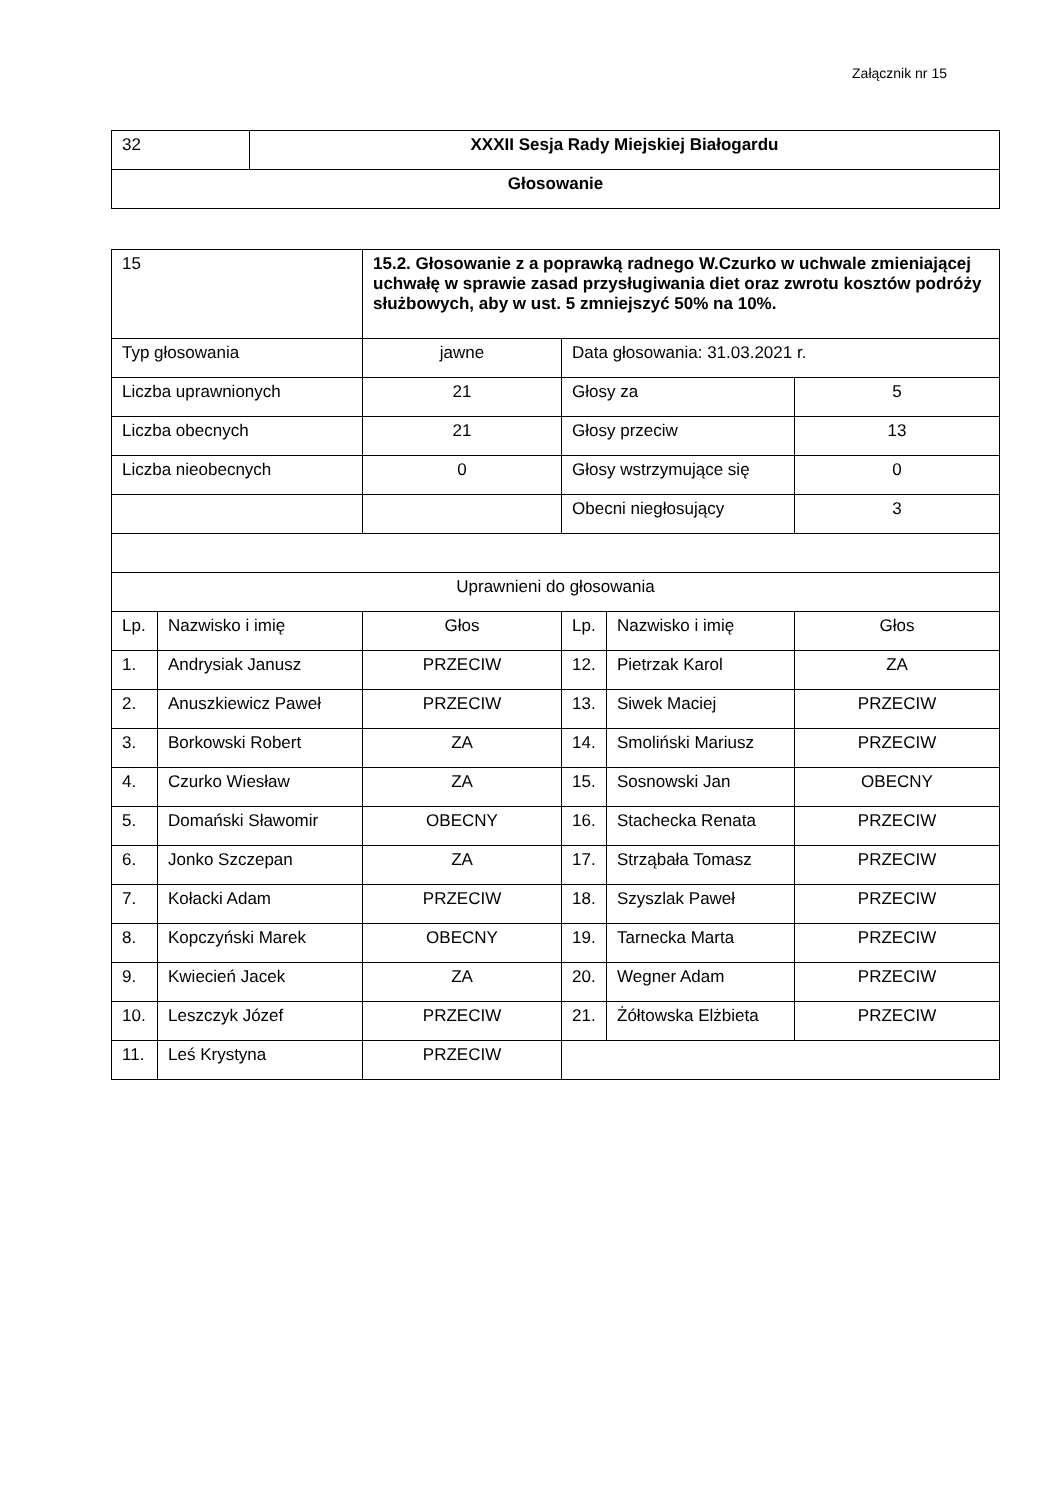Załącznik nr 15
| 32 | XXXII Sesja Rady Miejskiej Białogardu |
| Głosowanie | |
| 15 | | 15.2. Głosowanie z a poprawką radnego W.Czurko w uchwale zmieniającej uchwałę w sprawie zasad przysługiwania diet oraz zwrotu kosztów podróży służbowych, aby w ust. 5 zmniejszyć 50% na 10%. | | | |
| Typ głosowania | | jawne | Data głosowania: 31.03.2021 r. | | |
| Liczba uprawnionych | | 21 | Głosy za | | 5 |
| Liczba obecnych | | 21 | Głosy przeciw | | 13 |
| Liczba nieobecnych | | 0 | Głosy wstrzymujące się | | 0 |
| | | | Obecni niegłosujący | | 3 |
| Uprawnieni do głosowania | | | | | |
| Lp. | Nazwisko i imię | Głos | Lp. | Nazwisko i imię | Głos |
| 1. | Andrysiak Janusz | PRZECIW | 12. | Pietrzak Karol | ZA |
| 2. | Anuszkiewicz Paweł | PRZECIW | 13. | Siwek Maciej | PRZECIW |
| 3. | Borkowski Robert | ZA | 14. | Smoliński Mariusz | PRZECIW |
| 4. | Czurko Wiesław | ZA | 15. | Sosnowski Jan | OBECNY |
| 5. | Domański Sławomir | OBECNY | 16. | Stachecka Renata | PRZECIW |
| 6. | Jonko Szczepan | ZA | 17. | Strząbała Tomasz | PRZECIW |
| 7. | Kołacki Adam | PRZECIW | 18. | Szyszlak Paweł | PRZECIW |
| 8. | Kopczyński Marek | OBECNY | 19. | Tarnecka Marta | PRZECIW |
| 9. | Kwiecień Jacek | ZA | 20. | Wegner Adam | PRZECIW |
| 10. | Leszczyk Józef | PRZECIW | 21. | Żółtowska Elżbieta | PRZECIW |
| 11. | Leś Krystyna | PRZECIW | | | |